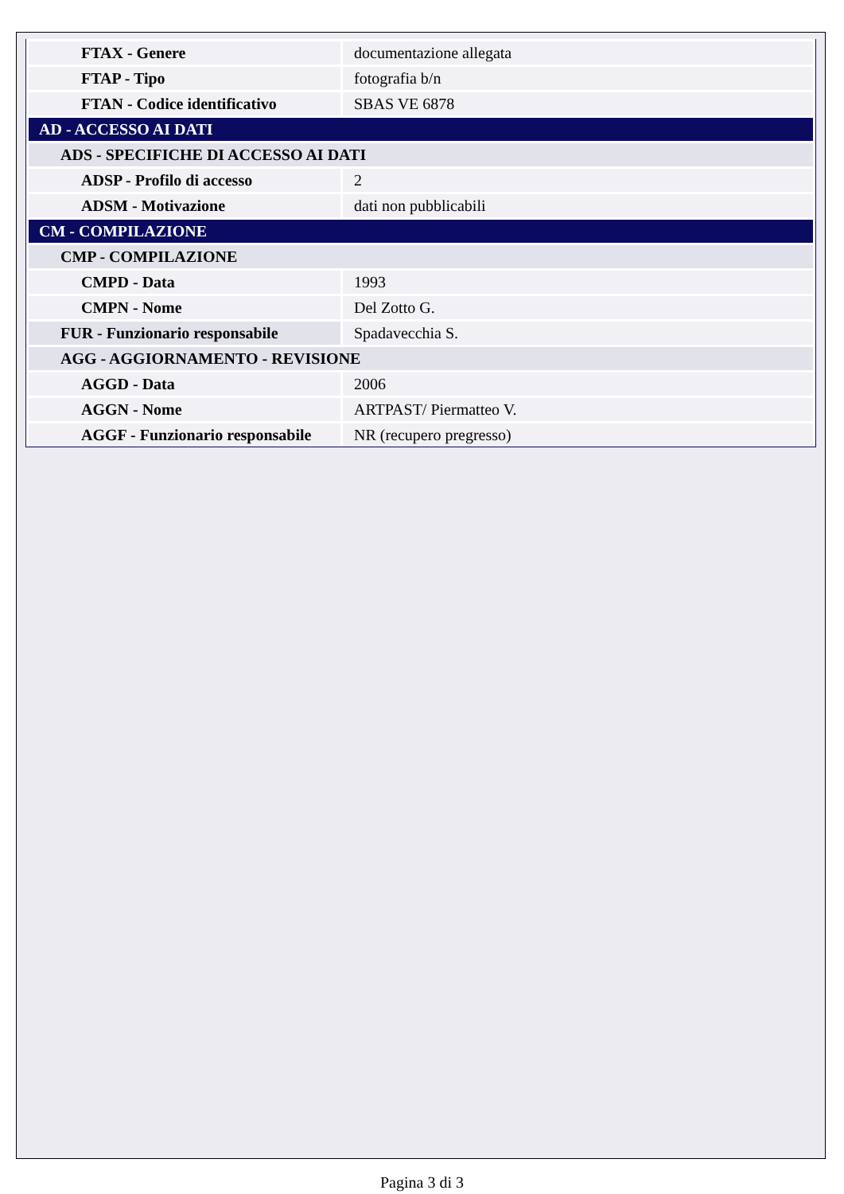| FTAX - Genere | documentazione allegata |
| FTAP - Tipo | fotografia b/n |
| FTAN - Codice identificativo | SBAS VE 6878 |
| AD - ACCESSO AI DATI | |
| ADS - SPECIFICHE DI ACCESSO AI DATI | |
| ADSP - Profilo di accesso | 2 |
| ADSM - Motivazione | dati non pubblicabili |
| CM - COMPILAZIONE | |
| CMP - COMPILAZIONE | |
| CMPD - Data | 1993 |
| CMPN - Nome | Del Zotto G. |
| FUR - Funzionario responsabile | Spadavecchia S. |
| AGG - AGGIORNAMENTO - REVISIONE | |
| AGGD - Data | 2006 |
| AGGN - Nome | ARTPAST/ Piermatteo V. |
| AGGF - Funzionario responsabile | NR (recupero pregresso) |
Pagina 3 di 3